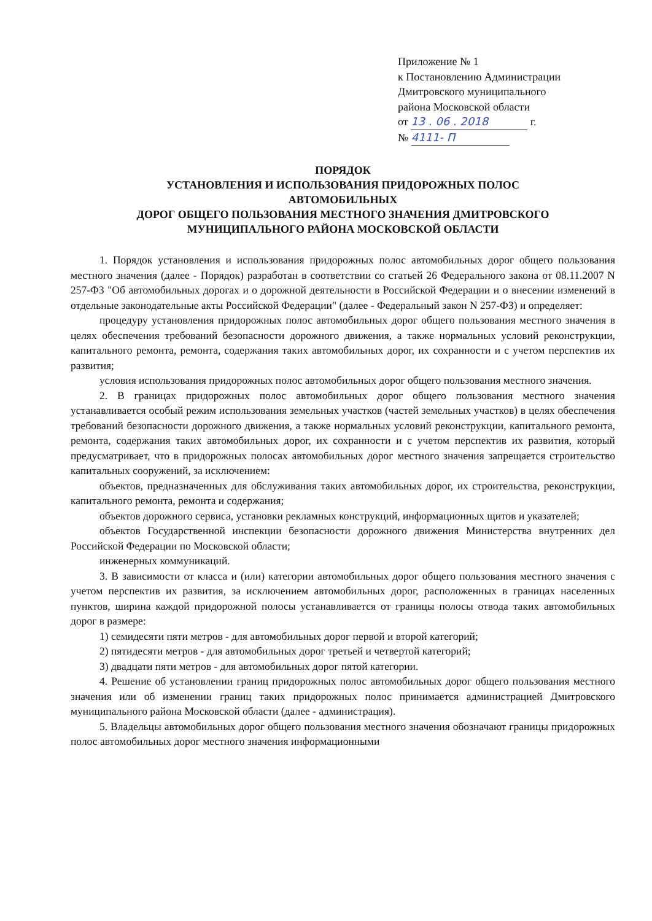Приложение № 1
к Постановлению Администрации
Дмитровского муниципального
района Московской области
от 13 . 06 . 2018 г.
№ 4111- П
ПОРЯДОК
УСТАНОВЛЕНИЯ И ИСПОЛЬЗОВАНИЯ ПРИДОРОЖНЫХ ПОЛОС
АВТОМОБИЛЬНЫХ
ДОРОГ ОБЩЕГО ПОЛЬЗОВАНИЯ МЕСТНОГО ЗНАЧЕНИЯ ДМИТРОВСКОГО
МУНИЦИПАЛЬНОГО РАЙОНА МОСКОВСКОЙ ОБЛАСТИ
1. Порядок установления и использования придорожных полос автомобильных дорог общего пользования местного значения (далее - Порядок) разработан в соответствии со статьей 26 Федерального закона от 08.11.2007 N 257-ФЗ "Об автомобильных дорогах и о дорожной деятельности в Российской Федерации и о внесении изменений в отдельные законодательные акты Российской Федерации" (далее - Федеральный закон N 257-ФЗ) и определяет:
процедуру установления придорожных полос автомобильных дорог общего пользования местного значения в целях обеспечения требований безопасности дорожного движения, а также нормальных условий реконструкции, капитального ремонта, ремонта, содержания таких автомобильных дорог, их сохранности и с учетом перспектив их развития;
условия использования придорожных полос автомобильных дорог общего пользования местного значения.
2. В границах придорожных полос автомобильных дорог общего пользования местного значения устанавливается особый режим использования земельных участков (частей земельных участков) в целях обеспечения требований безопасности дорожного движения, а также нормальных условий реконструкции, капитального ремонта, ремонта, содержания таких автомобильных дорог, их сохранности и с учетом перспектив их развития, который предусматривает, что в придорожных полосах автомобильных дорог местного значения запрещается строительство капитальных сооружений, за исключением:
объектов, предназначенных для обслуживания таких автомобильных дорог, их строительства, реконструкции, капитального ремонта, ремонта и содержания;
объектов дорожного сервиса, установки рекламных конструкций, информационных щитов и указателей;
объектов Государственной инспекции безопасности дорожного движения Министерства внутренних дел Российской Федерации по Московской области;
инженерных коммуникаций.
3. В зависимости от класса и (или) категории автомобильных дорог общего пользования местного значения с учетом перспектив их развития, за исключением автомобильных дорог, расположенных в границах населенных пунктов, ширина каждой придорожной полосы устанавливается от границы полосы отвода таких автомобильных дорог в размере:
1) семидесяти пяти метров - для автомобильных дорог первой и второй категорий;
2) пятидесяти метров - для автомобильных дорог третьей и четвертой категорий;
3) двадцати пяти метров - для автомобильных дорог пятой категории.
4. Решение об установлении границ придорожных полос автомобильных дорог общего пользования местного значения или об изменении границ таких придорожных полос принимается администрацией Дмитровского муниципального района Московской области (далее - администрация).
5. Владельцы автомобильных дорог общего пользования местного значения обозначают границы придорожных полос автомобильных дорог местного значения информационными